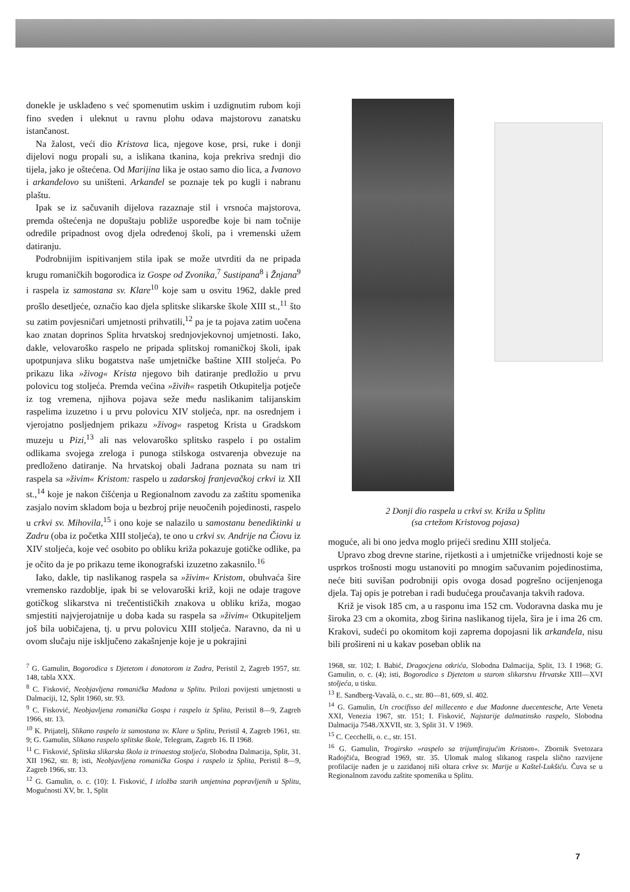donekle je usklađeno s već spomenutim uskim i uzdignutim rubom koji fino sveden i uleknut u ravnu plohu odava majstorovu zanatsku istančanost.
Na žalost, veći dio Kristova lica, njegove kose, prsi, ruke i donji dijelovi nogu propali su, a islikana tkanina, koja prekriva srednji dio tijela, jako je oštećena. Od Marijina lika je ostao samo dio lica, a Ivanovo i arkanđelovo su uništeni. Arkanđel se poznaje tek po kugli i nabranu plaštu.
Ipak se iz sačuvanih dijelova razaznaje stil i vrsnoća majstorova, premda oštećenja ne dopuštaju pobliže usporedbe koje bi nam točnije odredile pripadnost ovog djela određenoj školi, pa i vremenski užem datiranju.
Podrobnijim ispitivanjem stila ipak se može utvrditi da ne pripada krugu romaničkih bogorodica iz Gospe od Zvonika,<sup>7</sup> Sustipana<sup>8</sup> i Žnjana<sup>9</sup> i raspela iz samostana sv. Klare<sup>10</sup> koje sam u osvitu 1962, dakle pred prošlo desetljeće, označio kao djela splitske slikarske škole XIII st.,<sup>11</sup> što su zatim povjesničari umjetnosti prihvatili,<sup>12</sup> pa je ta pojava zatim uočena kao znatan doprinos Splita hrvatskoj srednjovjekovnoj umjetnosti. Iako, dakle, velovaroško raspelo ne pripada splitskoj romaničkoj školi, ipak upotpunjava sliku bogatstva naše umjetničke baštine XIII stoljeća. Po prikazu lika »živog« Krista njegovo bih datiranje predložio u prvu polovicu tog stoljeća. Premda većina »živih« raspetih Otkupitelja potječe iz tog vremena, njihova pojava seže među naslikanim talijanskim raspelima izuzetno i u prvu polovicu XIV stoljeća, npr. na osrednjem i vjerojatno posljednjem prikazu »živog« raspetog Krista u Gradskom muzeju u Pizi,<sup>13</sup> ali nas velovaroško splitsko raspelo i po ostalim odlikama svojega zreloga i punoga stilskoga ostvarenja obvezuje na predloženo datiranje. Na hrvatskoj obali Jadrana poznata su nam tri raspela sa »živim« Kristom: raspelo u zadarskoj franjevačkoj crkvi iz XII st.,<sup>14</sup> koje je nakon čišćenja u Regionalnom zavodu za zaštitu spomenika zasjalo novim skladom boja u bezbroj prije neuočenih pojedinosti, raspelo u crkvi sv. Mihovila,<sup>15</sup> i ono koje se nalazilo u samostanu benediktinki u Zadru (oba iz početka XIII stoljeća), te ono u crkvi sv. Andrije na Čiovu iz XIV stoljeća, koje već osobito po obliku križa pokazuje gotičke odlike, pa je očito da je po prikazu teme ikonografski izuzetno zakasnilo.<sup>16</sup>
Iako, dakle, tip naslikanog raspela sa »živim« Kristom, obuhvaća šire vremensko razdoblje, ipak bi se velovaroški križ, koji ne odaje tragove gotičkog slikarstva ni trečentističkih znakova u obliku križa, mogao smjestiti najvjerojatnije u doba kada su raspela sa »živim« Otkupiteljem još bila uobičajena, tj. u prvu polovicu XIII stoljeća. Naravno, da ni u ovom slučaju nije isključeno zakašnjenje koje je u pokrajini
2 Donji dio raspela u crkvi sv. Križa u Splitu
(sa crtežom Kristovog pojasa)
moguće, ali bi ono jedva moglo prijeći sredinu XIII stoljeća.
Upravo zbog drevne starine, rijetkosti a i umjetničke vrijednosti koje se usprkos trošnosti mogu ustanoviti po mnogim sačuvanim pojedinostima, neće biti suvišan podrobniji opis ovoga dosad pogrešno ocijenjenoga djela. Taj opis je potreban i radi budućega proučavanja takvih radova.
Križ je visok 185 cm, a u rasponu ima 152 cm. Vodoravna daska mu je široka 23 cm a okomita, zbog širina naslikanog tijela, šira je i ima 26 cm. Krakovi, sudeći po okomitom koji zaprema dopojasni lik arkanđela, nisu bili prošireni ni u kakav poseban oblik na
<sup>7</sup> G. Gamulin, Bogorodica s Djetetom i donatorom iz Zadra, Peristil 2, Zagreb 1957, str. 148, tabla XXX.
<sup>8</sup> C. Fisković, Neobjavljena romanička Madona u Splitu. Prilozi povijesti umjetnosti u Dalmaciji, 12, Split 1960, str. 93.
<sup>9</sup> C. Fisković, Neobjavljena romanička Gospa i raspelo iz Splita, Peristil 8—9, Zagreb 1966, str. 13.
<sup>10</sup> K. Prijatelj, Slikano raspelo iz samostana sv. Klare u Splitu, Peristil 4, Zagreb 1961, str. 9; G. Gamulin, Slikano raspelo splitske škole, Telegram, Zagreb 16. II 1968.
<sup>11</sup> C. Fisković, Splitska slikarska škola iz trinaestog stoljeća, Slobodna Dalmacija, Split, 31. XII 1962, str. 8; isti, Neobjavljena romanička Gospa i raspelo iz Splita, Peristil 8—9, Zagreb 1966, str. 13.
<sup>12</sup> G. Gamulin, o. c. (10): I. Fisković, I izložba starih umjetnina popravljenih u Splitu, Mogućnosti XV, br. 1, Split
1968, str. 102; I. Babić, Dragocjena otkrića, Slobodna Dalmacija, Split, 13. I 1968; G. Gamulin, o. c. (4); isti, Bogorodica s Djetetom u starom slikarstvu Hrvatske XIII—XVI stoljeća, u tisku.
<sup>13</sup> E. Sandberg-Vavalà, o. c., str. 80—81, 609, sl. 402.
<sup>14</sup> G. Gamulin, Un crocifisso del millecento e due Madonne duecentesche, Arte Veneta XXI, Venezia 1967, str. 151; I. Fisković, Najstarije dalmatinsko raspelo, Slobodna Dalmacija 7548./XXVII, str. 3, Split 31. V 1969.
<sup>15</sup> C. Cecchelli, o. c., str. 151.
<sup>16</sup> G. Gamulin, Trogirsko »raspelo sa trijumfirajućim Kristom«. Zbornik Svetozara Radojčića, Beograd 1969, str. 35. Ulomak malog slikanog raspela slično razvijene profilacije nađen je u zazidanoj niši oltara crkve sv. Marije u Kaštel-Lukšiću. Čuva se u Regionalnom zavodu zaštite spomenika u Splitu.
7